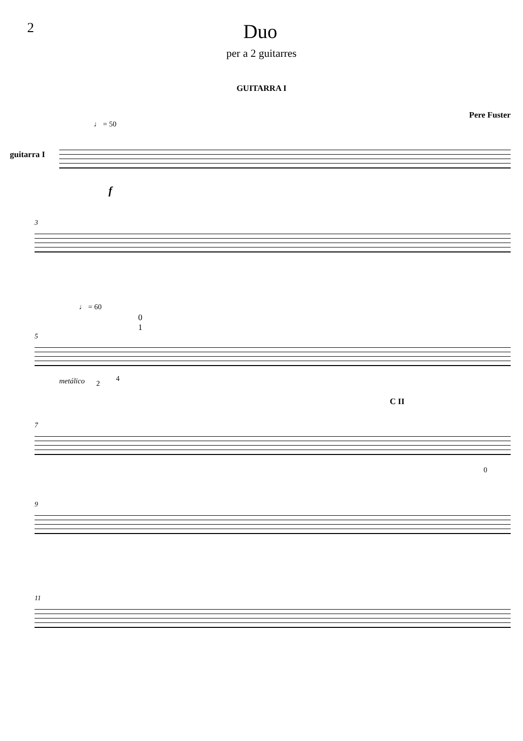2
Duo
per a 2 guitarres
GUITARRA I
Pere Fuster
♩ = 50
guitarra I
f
3
♩ = 60
0
1
5
metálico 2
4
C II
7
0
9
11